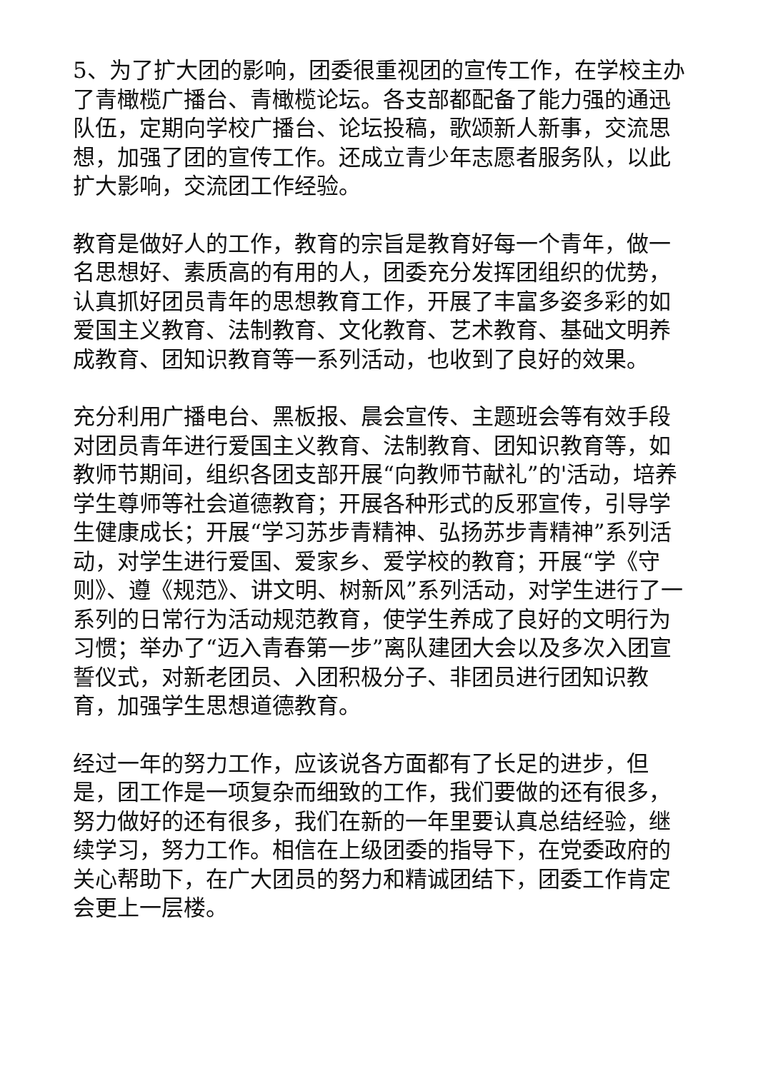5、为了扩大团的影响，团委很重视团的宣传工作，在学校主办了青橄榄广播台、青橄榄论坛。各支部都配备了能力强的通迅队伍，定期向学校广播台、论坛投稿，歌颂新人新事，交流思想，加强了团的宣传工作。还成立青少年志愿者服务队，以此扩大影响，交流团工作经验。
教育是做好人的工作，教育的宗旨是教育好每一个青年，做一名思想好、素质高的有用的人，团委充分发挥团组织的优势，认真抓好团员青年的思想教育工作，开展了丰富多姿多彩的如爱国主义教育、法制教育、文化教育、艺术教育、基础文明养成教育、团知识教育等一系列活动，也收到了良好的效果。
充分利用广播电台、黑板报、晨会宣传、主题班会等有效手段对团员青年进行爱国主义教育、法制教育、团知识教育等，如教师节期间，组织各团支部开展“向教师节献礼”的'活动，培养学生尊师等社会道德教育；开展各种形式的反邪宣传，引导学生健康成长；开展“学习苏步青精神、弘扬苏步青精神”系列活动，对学生进行爱国、爱家乡、爱学校的教育；开展“学《守则》、遵《规范》、讲文明、树新风”系列活动，对学生进行了一系列的日常行为活动规范教育，使学生养成了良好的文明行为习惯；举办了“迈入青春第一步”离队建团大会以及多次入团宣誓仪式，对新老团员、入团积极分子、非团员进行团知识教育，加强学生思想道德教育。
经过一年的努力工作，应该说各方面都有了长足的进步，但是，团工作是一项复杂而细致的工作，我们要做的还有很多，努力做好的还有很多，我们在新的一年里要认真总结经验，继续学习，努力工作。相信在上级团委的指导下，在党委政府的关心帮助下，在广大团员的努力和精诚团结下，团委工作肯定会更上一层楼。